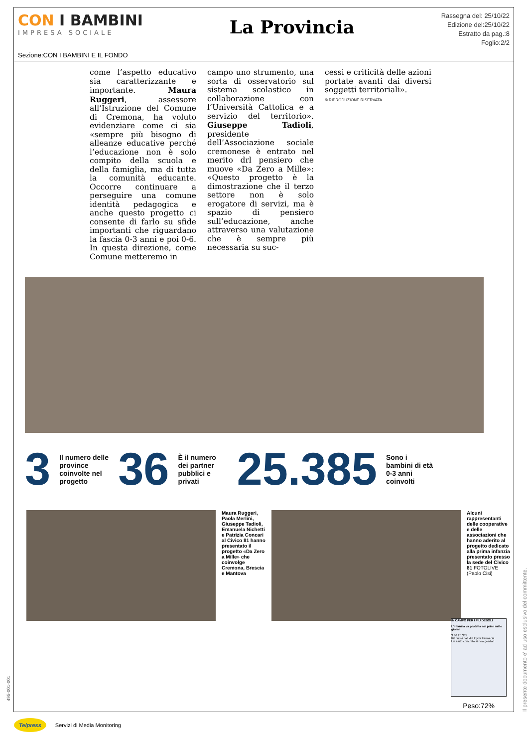CON I BAMBINI
IMPRESA SOCIALE
La Provincia
Rassegna del: 25/10/22
Edizione del:25/10/22
Estratto da pag.:8
Foglio:2/2
Sezione:CON I BAMBINI E IL FONDO
come l’aspetto educativo sia caratterizzante e importante. Maura Ruggeri, assessore all’Istruzione del Comune di Cremona, ha voluto evidenziare come ci sia «sempre più bisogno di alleanze educative perché l’educazione non è solo compito della scuola e della famiglia, ma di tutta la comunità educante. Occorre continuare a perseguire una comune identità pedagogica e anche questo progetto ci consente di farlo su sfide importanti che riguardano la fascia 0-3 anni e poi 0-6. In questa direzione, come Comune metteremo in
campo uno strumento, una sorta di osservatorio sul sistema scolastico in collaborazione con l’Università Cattolica e a servizio del territorio». Giuseppe Tadioli, presidente dell’Associazione sociale cremonese è entrato nel merito drl pensiero che muove «Da Zero a Mille»: «Questo progetto è la dimostrazione che il terzo settore non è solo erogatore di servizi, ma è spazio di pensiero sull’educazione, anche attraverso una valutazione che è sempre più necessaria su suc-
cessi e criticità delle azioni portate avanti dai diversi soggetti territoriali».
© RIPRODUZIONE RISERVATA
3
Il numero delle province coinvolte nel progetto
36
È il numero dei partner pubblici e privati
25.385
Sono i bambini di età 0-3 anni coinvolti
Maura Ruggeri, Paola Merlini, Giuseppe Tadioli, Emanuela Nichetti e Patrizia Concari al Civico 81 hanno presentato il progetto «Da Zero a Mille» che coinvolge Cremona, Brescia e Mantova
Alcuni rappresentanti delle cooperative e delle associazioni che hanno aderito al progetto dedicato alla prima infanzia presentato presso la sede del Civico 81 FOTOLIVE (Paolo Cisi)
IN CAMPO PER I PIÙ DEBOLI
L’infanzia va protetta nei primi mille giorni
3 36 25.385
Kit nuovi nati di Lloyds Farmacia
Un aiuto concreto ai neo genitori
Peso:72%
Il presente documento e' ad uso esclusivo del committente.
495-001-001
Telpress Servizi di Media Monitoring